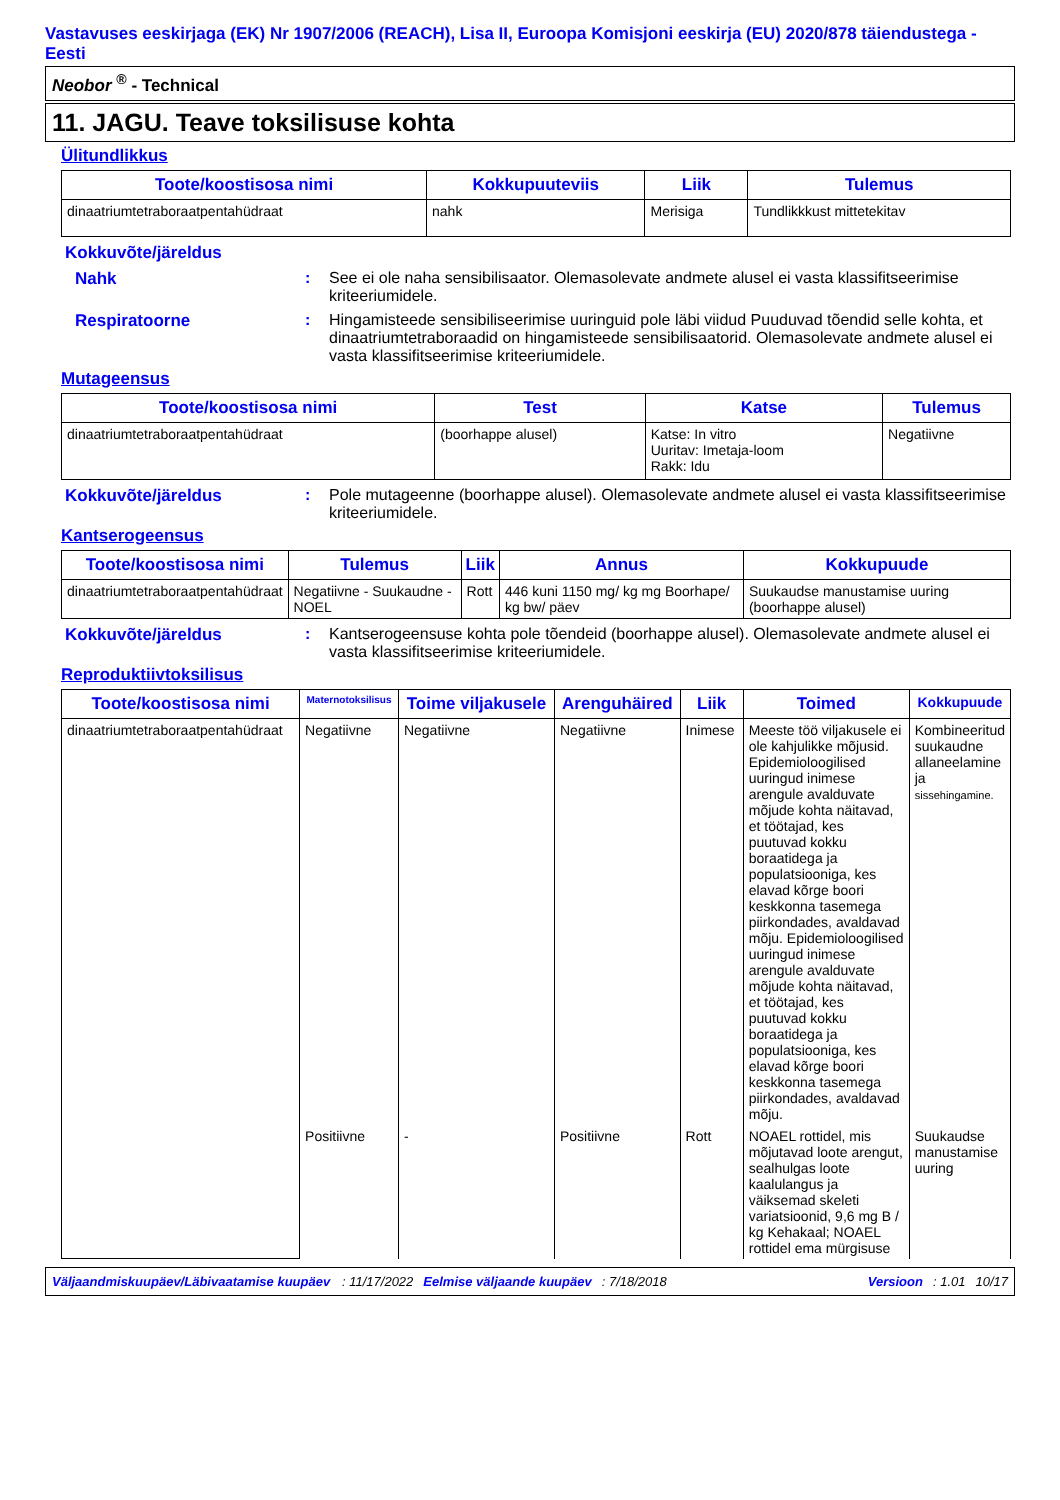Vastavuses eeskirjaga (EK) Nr 1907/2006 (REACH), Lisa II, Euroopa Komisjoni eeskirja (EU) 2020/878 täiendustega - Eesti
Neobor <sup>®</sup> - Technical
11. JAGU. Teave toksilisuse kohta
Ülitundlikkus
| Toote/koostisosa nimi | Kokkupuuteviis | Liik | Tulemus |
| --- | --- | --- | --- |
| dinaatriumtetraboraatpentahüdraat | nahk | Merisiga | Tundlikkkust mittetekitav |
Kokkuvõte/järeldus
Nahk: See ei ole naha sensibilisaator. Olemasolevate andmete alusel ei vasta klassifitseerimise kriteeriumidele.
Respiratoorne: Hingamisteede sensibiliseerimise uuringuid pole läbi viidud Puuduvad tõendid selle kohta, et dinaatriumtetraboraadid on hingamisteede sensibilisaatorid. Olemasolevate andmete alusel ei vasta klassifitseerimise kriteeriumidele.
Mutageensus
| Toote/koostisosa nimi | Test | Katse | Tulemus |
| --- | --- | --- | --- |
| dinaatriumtetraboraatpentahüdraat | (boorhappe alusel) | Katse: In vitro Uuritav: Imetaja-loom Rakk: Idu | Negatiivne |
Kokkuvõte/järeldus: Pole mutageenne (boorhappe alusel). Olemasolevate andmete alusel ei vasta klassifitseerimise kriteeriumidele.
Kantserogeensus
| Toote/koostisosa nimi | Tulemus | Liik | Annus | Kokkupuude |
| --- | --- | --- | --- | --- |
| dinaatriumtetraboraatpentahüdraat | Negatiivne - Suukaudne - NOEL | Rott | 446 kuni 1150 mg/ kg mg Boorhape/ kg bw/ päev | Suukaudse manustamise uuring (boorhappe alusel) |
Kokkuvõte/järeldus: Kantserogeensuse kohta pole tõendeid (boorhappe alusel). Olemasolevate andmete alusel ei vasta klassifitseerimise kriteeriumidele.
Reproduktiivtoksilisus
| Toote/koostisosa nimi | Maternotoksilisus | Toime viljakusele | Arenguhäired | Liik | Toimed | Kokkupuude |
| --- | --- | --- | --- | --- | --- | --- |
| dinaatriumtetraboraatpentahüdraat | Negatiivne | Negatiivne | Negatiivne | Inimese | Meeste töö viljakusele ei ole kahjulikke mõjusid. Epidemioloogilised uuringud inimese arengule avalduvate mõjude kohta näitavad, et töötajad, kes puutuvad kokku boraatidega ja populatsiooniga, kes elavad kõrge boori keskkonna tasemega piirkondades, avaldavad mõju. Epidemioloogilised uuringud inimese arengule avalduvate mõjude kohta näitavad, et töötajad, kes puutuvad kokku boraatidega ja populatsiooniga, kes elavad kõrge boori keskkonna tasemega piirkondades, avaldavad mõju. | Kombineeritud suukaudne allaneelamine ja sissehingamine. |
| | Positiivne | - | Positiivne | Rott | NOAEL rottidel, mis mõjutavad loote arengut, sealhulgas loote kaalulangus ja väiksemad skeleti variatsioonid, 9,6 mg B / kg Kehakaal; NOAEL rottidel ema mürgisuse | Suukaudse manustamise uuring |
Väljaandmiskuupäev/Läbivaatamise kuupäev: 11/17/2022 Eelmise väljaande kuupäev: 7/18/2018 Versioon: 1.01 10/17